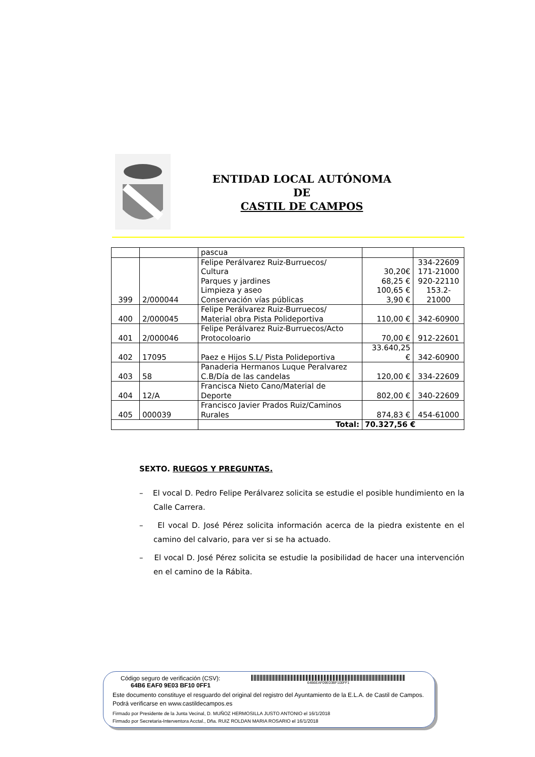ENTIDAD LOCAL AUTÓNOMA
DE
CASTIL DE CAMPOS
| | | pascua | | |
| 399 | 2/000044 | Felipe Perálvarez Ruiz-Burruecos/ Cultura Parques y jardines Limpieza y aseo Conservación vías públicas | 30,20€ 68,25 € 100,65 € 3,90 € | 334-22609 171-21000 920-22110 153.2- 21000 |
| 400 | 2/000045 | Felipe Perálvarez Ruiz-Burruecos/ Material obra Pista Polideportiva | 110,00 € | 342-60900 |
| 401 | 2/000046 | Felipe Perálvarez Ruiz-Burruecos/Acto Protocoloario | 70,00 € | 912-22601 |
| 402 | 17095 | Paez e Hijos S.L/ Pista Polideportiva | 33.640,25 € | 342-60900 |
| 403 | 58 | Panaderia Hermanos Luque Peralvarez C.B/Día de las candelas | 120,00 € | 334-22609 |
| 404 | 12/A | Francisca Nieto Cano/Material de Deporte | 802,00 € | 340-22609 |
| 405 | 000039 | Francisco Javier Prados Ruiz/Caminos Rurales | 874,83 € | 454-61000 |
| | | Total: | 70.327,56 € | |
SEXTO. RUEGOS Y PREGUNTAS.
– El vocal D. Pedro Felipe Perálvarez solicita se estudie el posible hundimiento en la Calle Carrera.
– El vocal D. José Pérez solicita información acerca de la piedra existente en el camino del calvario, para ver si se ha actuado.
– El vocal D. José Pérez solicita se estudie la posibilidad de hacer una intervención en el camino de la Rábita.
Código seguro de verificación (CSV):
64B6 EAF0 9E03 BF10 0FF1
64B6EAF09E03BF100FF1
Este documento constituye el resguardo del original del registro del Ayuntamiento de la E.L.A. de Castil de Campos. Podrá verificarse en www.castildecampos.es
Firmado por Presidente de la Junta Vecinal, D. MUÑOZ HERMOSILLA JUSTO ANTONIO el 16/1/2018
Firmado por Secretaria-Interventora Acctal., Dña. RUIZ ROLDAN MARIA ROSARIO el 16/1/2018